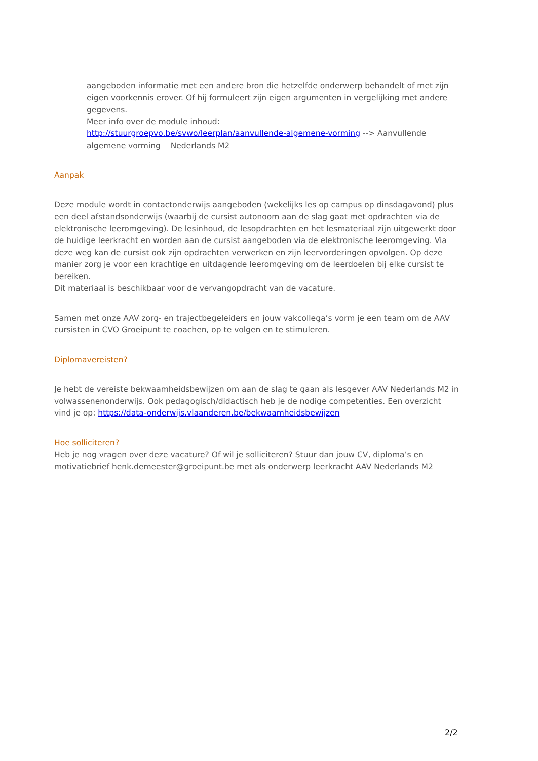aangeboden informatie met een andere bron die hetzelfde onderwerp behandelt of met zijn eigen voorkennis erover. Of hij formuleert zijn eigen argumenten in vergelijking met andere gegevens.
Meer info over de module inhoud:
http://stuurgroepvo.be/svwo/leerplan/aanvullende-algemene-vorming --> Aanvullende algemene vorming Nederlands M2
Aanpak
Deze module wordt in contactonderwijs aangeboden (wekelijks les op campus op dinsdagavond) plus een deel afstandsonderwijs (waarbij de cursist autonoom aan de slag gaat met opdrachten via de elektronische leeromgeving). De lesinhoud, de lesopdrachten en het lesmateriaal zijn uitgewerkt door de huidige leerkracht en worden aan de cursist aangeboden via de elektronische leeromgeving. Via deze weg kan de cursist ook zijn opdrachten verwerken en zijn leervorderingen opvolgen. Op deze manier zorg je voor een krachtige en uitdagende leeromgeving om de leerdoelen bij elke cursist te bereiken.
Dit materiaal is beschikbaar voor de vervangopdracht van de vacature.
Samen met onze AAV zorg- en trajectbegeleiders en jouw vakcollega’s vorm je een team om de AAV cursisten in CVO Groeipunt te coachen, op te volgen en te stimuleren.
Diplomavereisten?
Je hebt de vereiste bekwaamheidsbewijzen om aan de slag te gaan als lesgever AAV Nederlands M2 in volwassenenonderwijs. Ook pedagogisch/didactisch heb je de nodige competenties. Een overzicht vind je op: https://data-onderwijs.vlaanderen.be/bekwaamheidsbewijzen
Hoe solliciteren?
Heb je nog vragen over deze vacature? Of wil je solliciteren? Stuur dan jouw CV, diploma’s en motivatiebrief henk.demeester@groeipunt.be met als onderwerp leerkracht AAV Nederlands M2
2/2